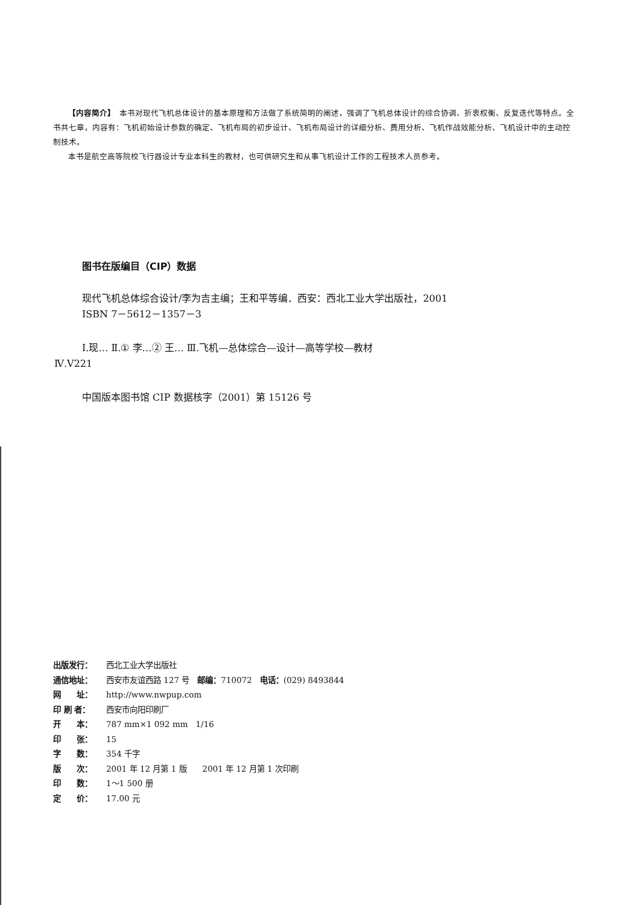【内容简介】　本书对现代飞机总体设计的基本原理和方法做了系统简明的阐述，强调了飞机总体设计的综合协调、折衷权衡、反复迭代等特点。全书共七章，内容有：飞机初始设计参数的确定、飞机布局的初步设计、飞机布局设计的详细分析、费用分析、飞机作战效能分析、飞机设计中的主动控制技术。
本书是航空高等院校飞行器设计专业本科生的教材，也可供研究生和从事飞机设计工作的工程技术人员参考。
图书在版编目（CIP）数据
现代飞机总体综合设计/李为吉主编；王和平等编．西安：西北工业大学出版社，2001
ISBN 7－5612－1357－3
Ⅰ.现… Ⅱ.① 李…② 王… Ⅲ.飞机—总体综合—设计—高等学校—教材
Ⅳ.V221
中国版本图书馆 CIP 数据核字（2001）第 15126 号
出版发行： 西北工业大学出版社
通信地址： 西安市友谊西路 127 号　邮编：710072　电话：(029) 8493844
网　　址： http://www.nwpup.com
印 刷 者： 西安市向阳印刷厂
开　　本： 787 mm×1 092 mm　1/16
印　　张： 15
字　　数： 354 千字
版　　次： 2001 年 12 月第 1 版　　2001 年 12 月第 1 次印刷
印　　数： 1～1 500 册
定　　价： 17.00 元